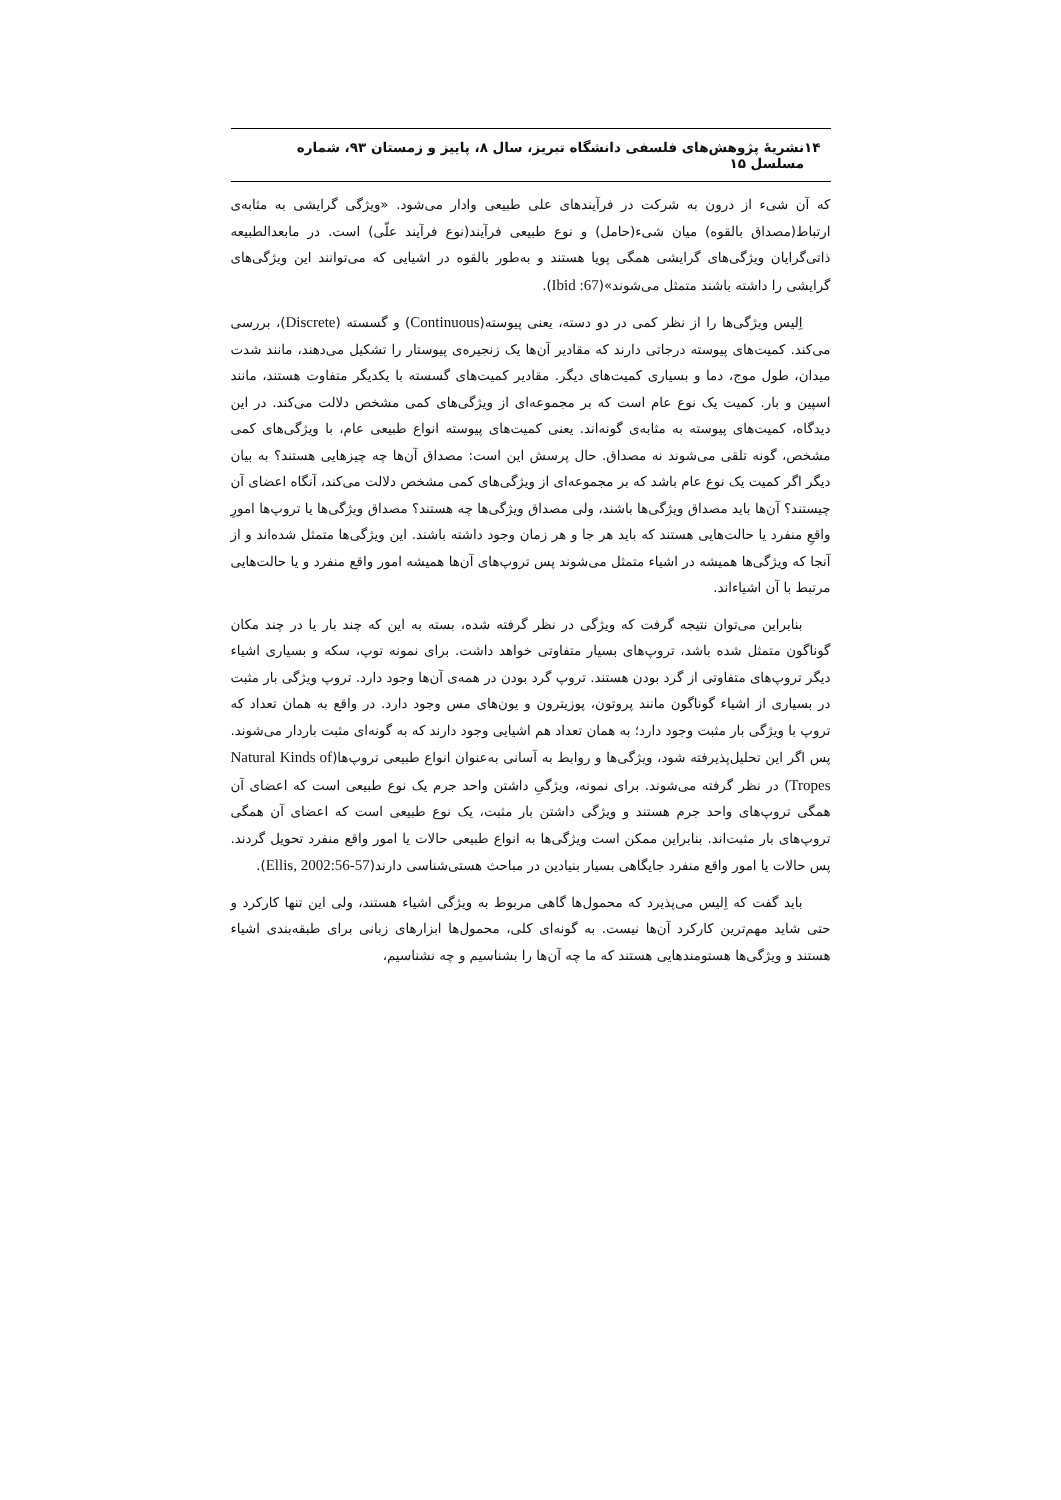۱۴ نشریهٔ پژوهش‌های فلسفی دانشگاه تبریز، سال ۸، پاییز و زمستان ۹۳، شماره مسلسل ۱۵
که آن شیء از درون به شرکت در فرآیندهای علی طبیعی وادار می‌شود. «ویژگی گرایشی به مثابه‌ی ارتباط(مصداق بالقوه) میان شیء(حامل) و نوع طبیعی فرآیند(نوع فرآیند علّی) است. در مابعدالطبیعه ذاتی‌گرایان ویژگی‌های گرایشی همگی پویا هستند و به‌طور بالقوه در اشیایی که می‌توانند این ویژگی‌های گرایشی را داشته باشند متمثل می‌شوند»(Ibid :67).
اِلیس ویژگی‌ها را از نظر کمی در دو دسته، یعنی پیوسته(Continuous) و گسسته (Discrete)، بررسی می‌کند. کمیت‌های پیوسته درجاتی دارند که مقادیر آن‌ها یک زنجیره‌ی پیوستار را تشکیل می‌دهند، مانند شدت میدان، طول موج، دما و بسیاری کمیت‌های دیگر. مقادیر کمیت‌های گسسته با یکدیگر متفاوت هستند، مانند اسپین و بار. کمیت یک نوع عام است که بر مجموعه‌ای از ویژگی‌های کمی مشخص دلالت می‌کند. در این دیدگاه، کمیت‌های پیوسته به مثابه‌ی گونه‌اند. یعنی کمیت‌های پیوسته انواع طبیعی عام، با ویژگی‌های کمی مشخص، گونه تلقی می‌شوند نه مصداق. حال پرسش این است: مصداق آن‌ها چه چیزهایی هستند؟ به بیان دیگر اگر کمیت یک نوع عام باشد که بر مجموعه‌ای از ویژگی‌های کمی مشخص دلالت می‌کند، آنگاه اعضای آن چیستند؟ آن‌ها باید مصداق ویژگی‌ها باشند، ولی مصداق ویژگی‌ها چه هستند؟ مصداق ویژگی‌ها یا تروپ‌ها امورِ واقعِ منفرد یا حالت‌هایی هستند که باید هر جا و هر زمان وجود داشته باشند. این ویژگی‌ها متمثل شده‌اند و از آنجا که ویژگی‌ها همیشه در اشیاء متمثل می‌شوند پس تروپ‌های آن‌ها همیشه امور واقع منفرد و یا حالت‌هایی مرتبط با آن اشیاءاند.
بنابراین می‌توان نتیجه گرفت که ویژگی در نظر گرفته شده، بسته به این که چند بار یا در چند مکان گوناگون متمثل شده باشد، تروپ‌های بسیار متفاوتی خواهد داشت. برای نمونه توپ، سکه و بسیاری اشیاء دیگر تروپ‌های متفاوتی از گرد بودن هستند. تروپ گرد بودن در همه‌ی آن‌ها وجود دارد. تروپ ویژگی بار مثبت در بسیاری از اشیاء گوناگون مانند پروتون، پوزیترون و یون‌های مس وجود دارد. در واقع به همان تعداد که تروپ با ویژگی بار مثبت وجود دارد؛ به همان تعداد هم اشیایی وجود دارند که به گونه‌ای مثبت باردار می‌شوند. پس اگر این تحلیل‌پذیرفته شود، ویژگی‌ها و روابط به آسانی به‌عنوان انواع طبیعی تروپ‌ها(Natural Kinds of Tropes) در نظر گرفته می‌شوند. برای نمونه، ویژگیِ داشتن واحد جرم یک نوع طبیعی است که اعضای آن همگی تروپ‌های واحد جرم هستند و ویژگی داشتن بار مثبت، یک نوع طبیعی است که اعضای آن همگی تروپ‌های بار مثبت‌اند. بنابراین ممکن است ویژگی‌ها به انواع طبیعی حالات یا امور واقع منفرد تحویل گردند. پس حالات یا امور واقع منفرد جایگاهی بسیار بنیادین در مباحث هستی‌شناسی دارند(Ellis, 2002:56-57).
باید گفت که اِلیس می‌پذیرد که محمول‌ها گاهی مربوط به ویژگی اشیاء هستند، ولی این تنها کارکرد و حتی شاید مهم‌ترین کارکرد آن‌ها نیست. به گونه‌ای کلی، محمول‌ها ابزارهای زبانی برای طبقه‌بندی اشیاء هستند و ویژگی‌ها هستومندهایی هستند که ما چه آن‌ها را بشناسیم و چه نشناسیم،